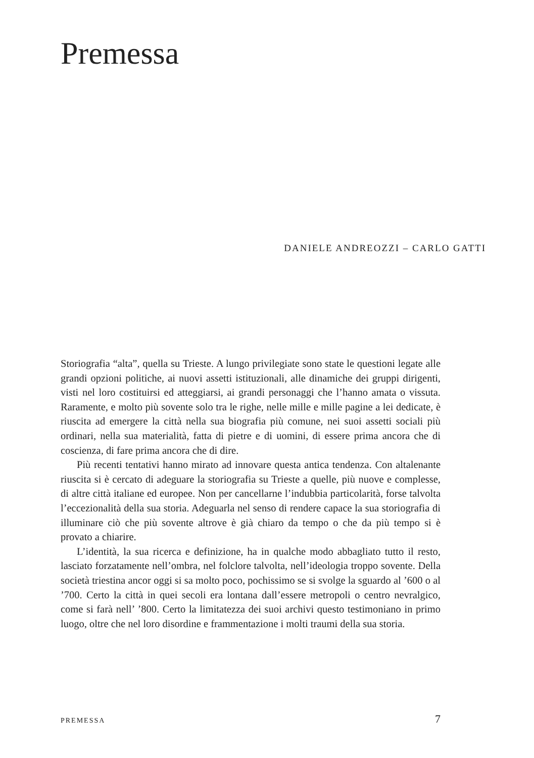Premessa
DANIELE ANDREOZZI – CARLO GATTI
Storiografia “alta”, quella su Trieste. A lungo privilegiate sono state le questioni legate alle grandi opzioni politiche, ai nuovi assetti istituzionali, alle dinamiche dei gruppi dirigenti, visti nel loro costituirsi ed atteggiarsi, ai grandi personaggi che l’hanno amata o vissuta. Raramente, e molto più sovente solo tra le righe, nelle mille e mille pagine a lei dedicate, è riuscita ad emergere la città nella sua biografia più comune, nei suoi assetti sociali più ordinari, nella sua materialità, fatta di pietre e di uomini, di essere prima ancora che di coscienza, di fare prima ancora che di dire.
Più recenti tentativi hanno mirato ad innovare questa antica tendenza. Con altalenante riuscita si è cercato di adeguare la storiografia su Trieste a quelle, più nuove e complesse, di altre città italiane ed europee. Non per cancellarne l’indubbia particolarità, forse talvolta l’eccezionalità della sua storia. Adeguarla nel senso di rendere capace la sua storiografia di illuminare ciò che più sovente altrove è già chiaro da tempo o che da più tempo si è provato a chiarire.
L’identità, la sua ricerca e definizione, ha in qualche modo abbagliato tutto il resto, lasciato forzatamente nell’ombra, nel folclore talvolta, nell’ideologia troppo sovente. Della società triestina ancor oggi si sa molto poco, pochissimo se si svolge la sguardo al ’600 o al ’700. Certo la città in quei secoli era lontana dall’essere metropoli o centro nevralgico, come si farà nell’ ’800. Certo la limitatezza dei suoi archivi questo testimoniano in primo luogo, oltre che nel loro disordine e frammentazione i molti traumi della sua storia.
PREMESSA 7